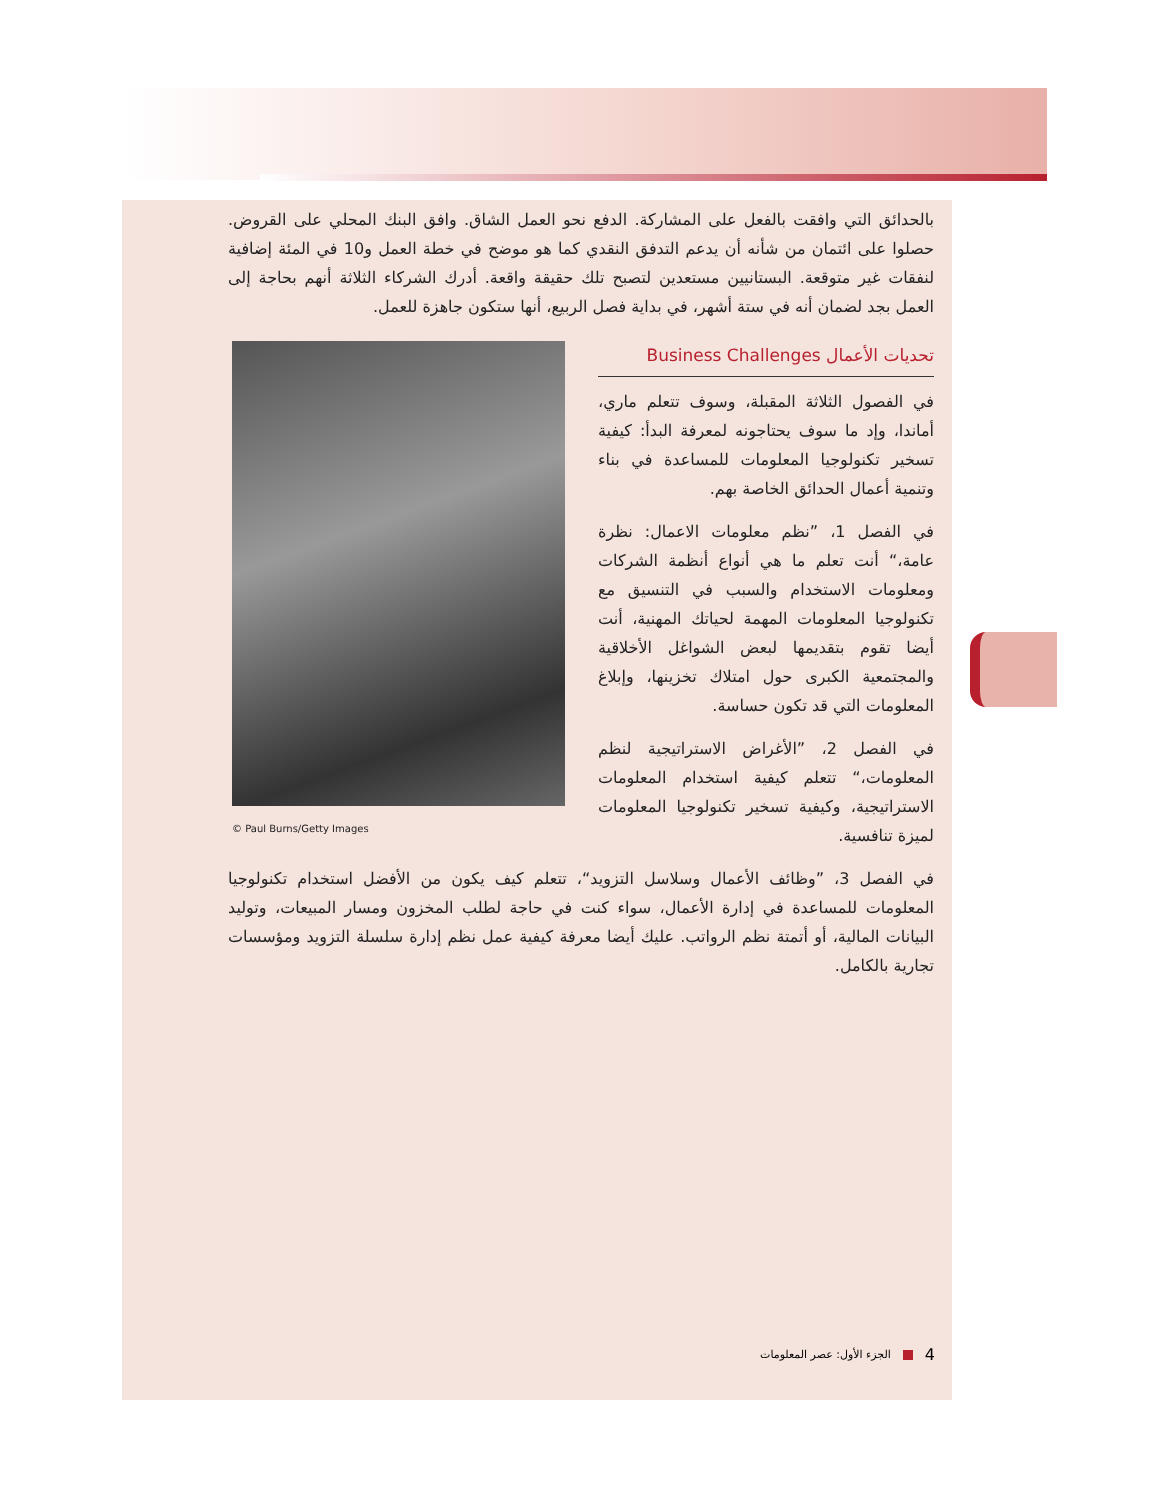بالحدائق التي وافقت بالفعل على المشاركة. الدفع نحو العمل الشاق. وافق البنك المحلي على القروض. حصلوا على ائتمان من شأنه أن يدعم التدفق النقدي كما هو موضح في خطة العمل و10 في المئة إضافية لنفقات غير متوقعة. البستانيين مستعدين لتصبح تلك حقيقة واقعة. أدرك الشركاء الثلاثة أنهم بحاجة إلى العمل بجد لضمان أنه في ستة أشهر، في بداية فصل الربيع، أنها ستكون جاهزة للعمل.
تحديات الأعمال Business Challenges
في الفصول الثلاثة المقبلة، وسوف تتعلم ماري، أماندا، وإد ما سوف يحتاجونه لمعرفة البدأ: كيفية تسخير تكنولوجيا المعلومات للمساعدة في بناء وتنمية أعمال الحدائق الخاصة بهم.
في الفصل 1، ”نظم معلومات الاعمال: نظرة عامة،“ أنت تعلم ما هي أنواع أنظمة الشركات ومعلومات الاستخدام والسبب في التنسيق مع تكنولوجيا المعلومات المهمة لحياتك المهنية، أنت أيضا تقوم بتقديمها لبعض الشواغل الأخلاقية والمجتمعية الكبرى حول امتلاك تخزينها، وإبلاغ المعلومات التي قد تكون حساسة.
في الفصل 2، ”الأغراض الاستراتيجية لنظم المعلومات،“ تتعلم كيفية استخدام المعلومات الاستراتيجية، وكيفية تسخير تكنولوجيا المعلومات لميزة تنافسية.
© Paul Burns/Getty Images
في الفصل 3، ”وظائف الأعمال وسلاسل التزويد“، تتعلم كيف يكون من الأفضل استخدام تكنولوجيا المعلومات للمساعدة في إدارة الأعمال، سواء كنت في حاجة لطلب المخزون ومسار المبيعات، وتوليد البيانات المالية، أو أتمتة نظم الرواتب. عليك أيضا معرفة كيفية عمل نظم إدارة سلسلة التزويد ومؤسسات تجارية بالكامل.
4 الجزء الأول: عصر المعلومات